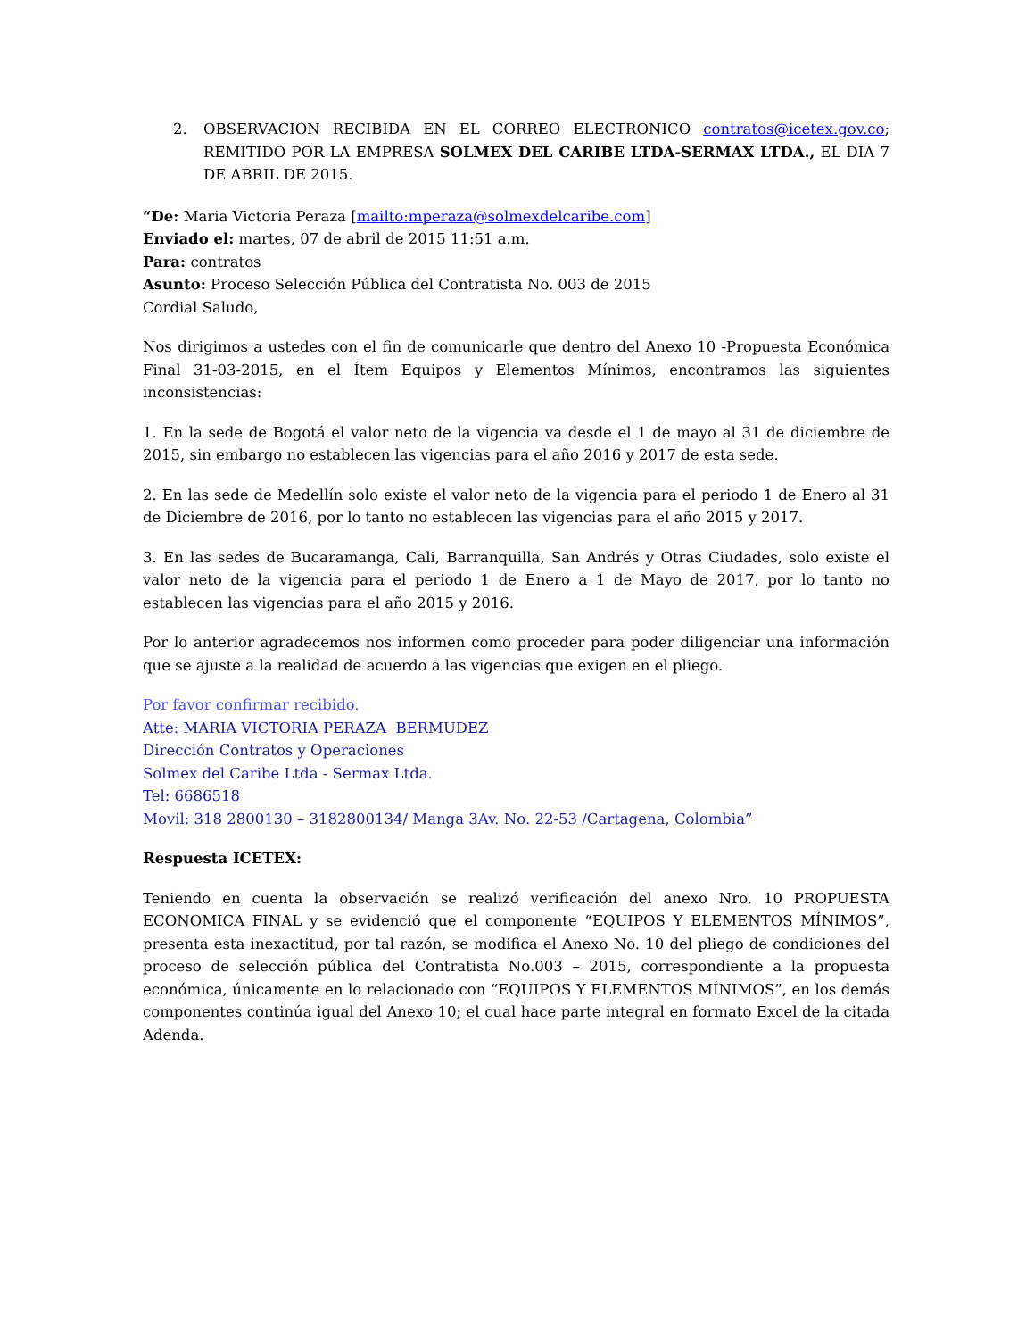2. OBSERVACION RECIBIDA EN EL CORREO ELECTRONICO contratos@icetex.gov.co; REMITIDO POR LA EMPRESA SOLMEX DEL CARIBE LTDA-SERMAX LTDA., EL DIA 7 DE ABRIL DE 2015.
“De: Maria Victoria Peraza [mailto:mperaza@solmexdelcaribe.com]
Enviado el: martes, 07 de abril de 2015 11:51 a.m.
Para: contratos
Asunto: Proceso Selección Pública del Contratista No. 003 de 2015
Cordial Saludo,
Nos dirigimos a ustedes con el fin de comunicarle que dentro del Anexo 10 -Propuesta Económica Final 31-03-2015, en el Ítem Equipos y Elementos Mínimos, encontramos las siguientes inconsistencias:
1. En la sede de Bogotá el valor neto de la vigencia va desde el 1 de mayo al 31 de diciembre de 2015, sin embargo no establecen las vigencias para el año 2016 y 2017 de esta sede.
2. En las sede de Medellín solo existe el valor neto de la vigencia para el periodo 1 de Enero al 31 de Diciembre de 2016, por lo tanto no establecen las vigencias para el año 2015 y 2017.
3. En las sedes de Bucaramanga, Cali, Barranquilla, San Andrés y Otras Ciudades, solo existe el valor neto de la vigencia para el periodo 1 de Enero a 1 de Mayo de 2017, por lo tanto no establecen las vigencias para el año 2015 y 2016.
Por lo anterior agradecemos nos informen como proceder para poder diligenciar una información que se ajuste a la realidad de acuerdo a las vigencias que exigen en el pliego.
Por favor confirmar recibido.
Atte: MARIA VICTORIA PERAZA BERMUDEZ
Dirección Contratos y Operaciones
Solmex del Caribe Ltda - Sermax Ltda.
Tel: 6686518
Movil: 318 2800130 – 3182800134/ Manga 3Av. No. 22-53 /Cartagena, Colombia”
Respuesta ICETEX:
Teniendo en cuenta la observación se realizó verificación del anexo Nro. 10 PROPUESTA ECONOMICA FINAL y se evidenció que el componente “EQUIPOS Y ELEMENTOS MÍNIMOS”, presenta esta inexactitud, por tal razón, se modifica el Anexo No. 10 del pliego de condiciones del proceso de selección pública del Contratista No.003 – 2015, correspondiente a la propuesta económica, únicamente en lo relacionado con “EQUIPOS Y ELEMENTOS MÍNIMOS”, en los demás componentes continúa igual del Anexo 10; el cual hace parte integral en formato Excel de la citada Adenda.